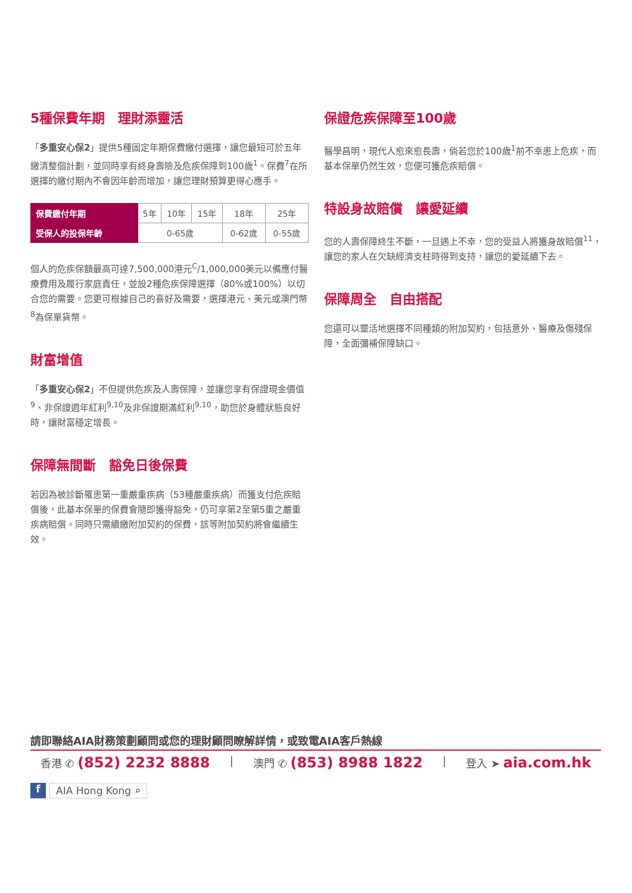5種保費年期　理財添靈活
「多重安心保2」提供5種固定年期保費繳付選擇，讓您最短可於五年繳清整個計劃，並同時享有終身壽險及危疾保障到100歲<sup>1</sup>。保費<sup>7</sup>在所選擇的繳付期內不會因年齡而增加，讓您理財預算更得心應手。
| 保費繳付年期 | 5年 | 10年 | 15年 | 18年 | 25年 |
| 受保人的投保年齡 | 0-65歲 | | | 0-62歲 | 0-55歲 |
個人的危疾保額最高可達7,500,000港元<sup>C</sup>/1,000,000美元以備應付醫療費用及履行家庭責任，並設2種危疾保障選擇（80%或100%）以切合您的需要。您更可根據自己的喜好及需要，選擇港元、美元或澳門幣<sup>8</sup>為保單貨幣。
財富增值
「多重安心保2」不但提供危疾及人壽保障，並讓您享有保證現金價值<sup>9</sup>、非保證週年紅利<sup>9,10</sup>及非保證期滿紅利<sup>9,10</sup>，助您於身體狀態良好時，讓財富穩定增長。
保障無間斷　豁免日後保費
若因為被診斷罹患第一重嚴重疾病（53種嚴重疾病）而獲支付危疾賠償後，此基本保單的保費會隨即獲得豁免，仍可享第2至第5重之嚴重疾病賠償。同時只需續繳附加契約的保費，該等附加契約將會繼續生效。
保證危疾保障至100歲
醫學昌明，現代人愈來愈長壽，倘若您於100歲<sup>1</sup>前不幸患上危疾，而基本保單仍然生效，您便可獲危疾賠償。
特設身故賠償　讓愛延續
您的人壽保障終生不斷，一旦遇上不幸，您的受益人將獲身故賠償<sup>11</sup>，讓您的家人在欠缺經濟支柱時得到支持，讓您的愛延續下去。
保障周全　自由搭配
您還可以靈活地選擇不同種類的附加契約，包括意外、醫療及傷殘保障，全面彌補保障缺口。
請即聯絡AIA財務策劃顧問或您的理財顧問瞭解詳情，或致電AIA客戶熱線
香港 ✆ (852) 2232 8888 | 澳門 ✆ (853) 8988 1822 | 登入 ➤ aia.com.hk
f AIA Hong Kong ⌕